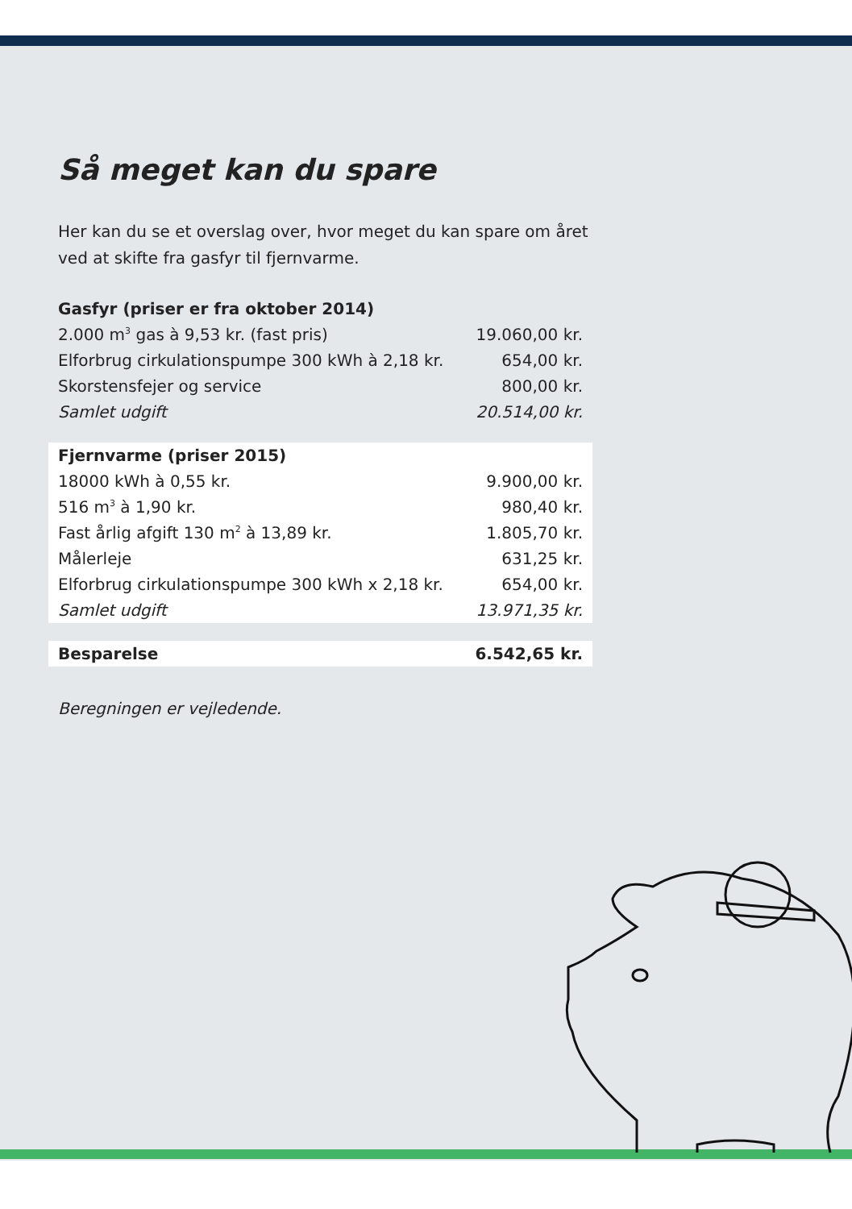Så meget kan du spare
Her kan du se et overslag over, hvor meget du kan spare om året ved at skifte fra gasfyr til fjernvarme.
| Gasfyr (priser er fra oktober 2014) | |
| --- | --- |
| 2.000 m<sup>3</sup> gas à 9,53 kr. (fast pris) | 19.060,00 kr. |
| Elforbrug cirkulationspumpe 300 kWh à 2,18 kr. | 654,00 kr. |
| Skorstensfejer og service | 800,00 kr. |
| Samlet udgift | 20.514,00 kr. |
| Fjernvarme (priser 2015) | |
| 18000 kWh à 0,55 kr. | 9.900,00 kr. |
| 516 m<sup>3</sup> à 1,90 kr. | 980,40 kr. |
| Fast årlig afgift 130 m<sup>2</sup> à 13,89 kr. | 1.805,70 kr. |
| Målerleje | 631,25 kr. |
| Elforbrug cirkulationspumpe 300 kWh x 2,18 kr. | 654,00 kr. |
| Samlet udgift | 13.971,35 kr. |
| Besparelse | 6.542,65 kr. |
Beregningen er vejledende.